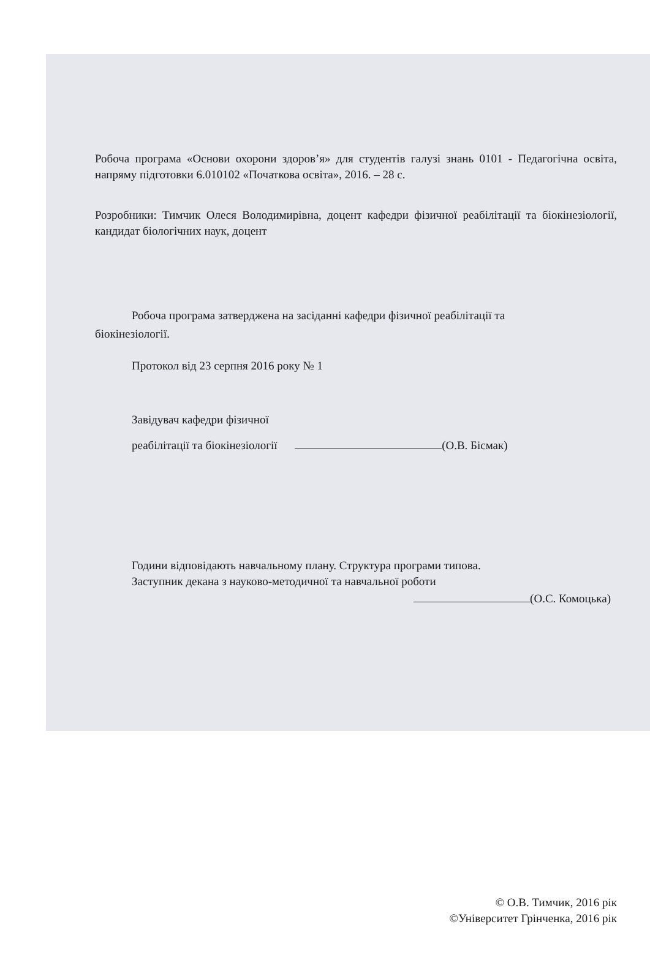Робоча програма «Основи охорони здоров’я» для студентів галузі знань 0101 - Педагогічна освіта, напряму підготовки 6.010102 «Початкова освіта», 2016. – 28 с.
Розробники: Тимчик Олеся Володимирівна, доцент кафедри фізичної реабілітації та біокінезіології, кандидат біологічних наук, доцент
Робоча програма затверджена на засіданні кафедри фізичної реабілітації та
біокінезіології.
Протокол від 23 серпня 2016 року № 1
Завідувач кафедри фізичної
реабілітації та біокінезіології (О.В. Бісмак)
Години відповідають навчальному плану. Структура програми типова.
Заступник декана з науково-методичної та навчальної роботи
(О.С. Комоцька)
© О.В. Тимчик, 2016 рік
©Університет Грінченка, 2016 рік